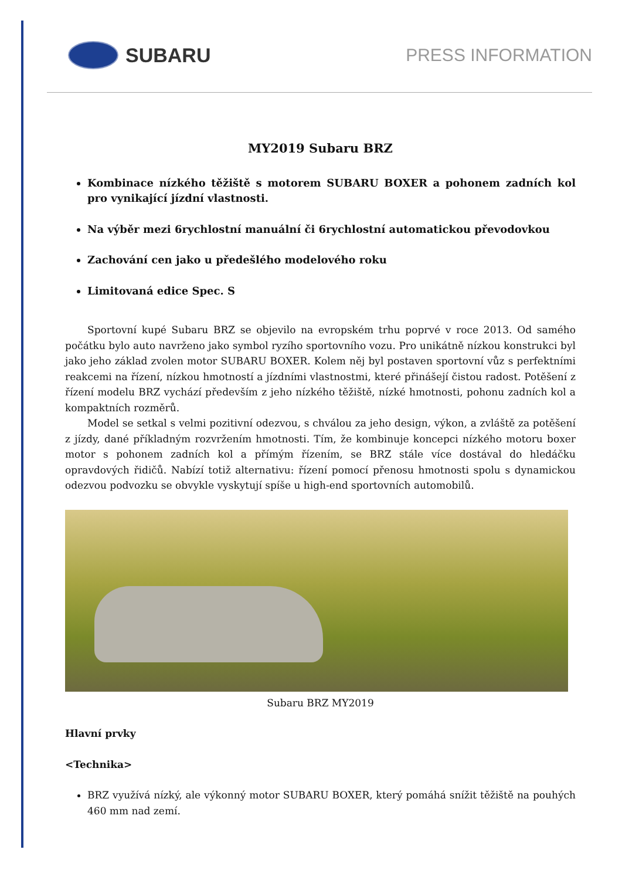SUBARU PRESS INFORMATION
MY2019 Subaru BRZ
Kombinace nízkého těžiště s motorem SUBARU BOXER a pohonem zadních kol pro vynikající jízdní vlastnosti.
Na výběr mezi 6rychlostní manuální či 6rychlostní automatickou převodovkou
Zachování cen jako u předešlého modelového roku
Limitovaná edice Spec. S
Sportovní kupé Subaru BRZ se objevilo na evropském trhu poprvé v roce 2013. Od samého počátku bylo auto navrženo jako symbol ryzího sportovního vozu. Pro unikátně nízkou konstrukci byl jako jeho základ zvolen motor SUBARU BOXER. Kolem něj byl postaven sportovní vůz s perfektními reakcemi na řízení, nízkou hmotností a jízdními vlastnostmi, které přinášejí čistou radost. Potěšení z řízení modelu BRZ vychází především z jeho nízkého těžiště, nízké hmotnosti, pohonu zadních kol a kompaktních rozměrů.
Model se setkal s velmi pozitivní odezvou, s chválou za jeho design, výkon, a zvláště za potěšení z jízdy, dané příkladným rozvržením hmotnosti. Tím, že kombinuje koncepci nízkého motoru boxer motor s pohonem zadních kol a přímým řízením, se BRZ stále více dostával do hledáčku opravdových řidičů. Nabízí totiž alternativu: řízení pomocí přenosu hmotnosti spolu s dynamickou odezvou podvozku se obvykle vyskytují spíše u high-end sportovních automobilů.
Subaru BRZ MY2019
Hlavní prvky
<Technika>
BRZ využívá nízký, ale výkonný motor SUBARU BOXER, který pomáhá snížit těžiště na pouhých 460 mm nad zemí.